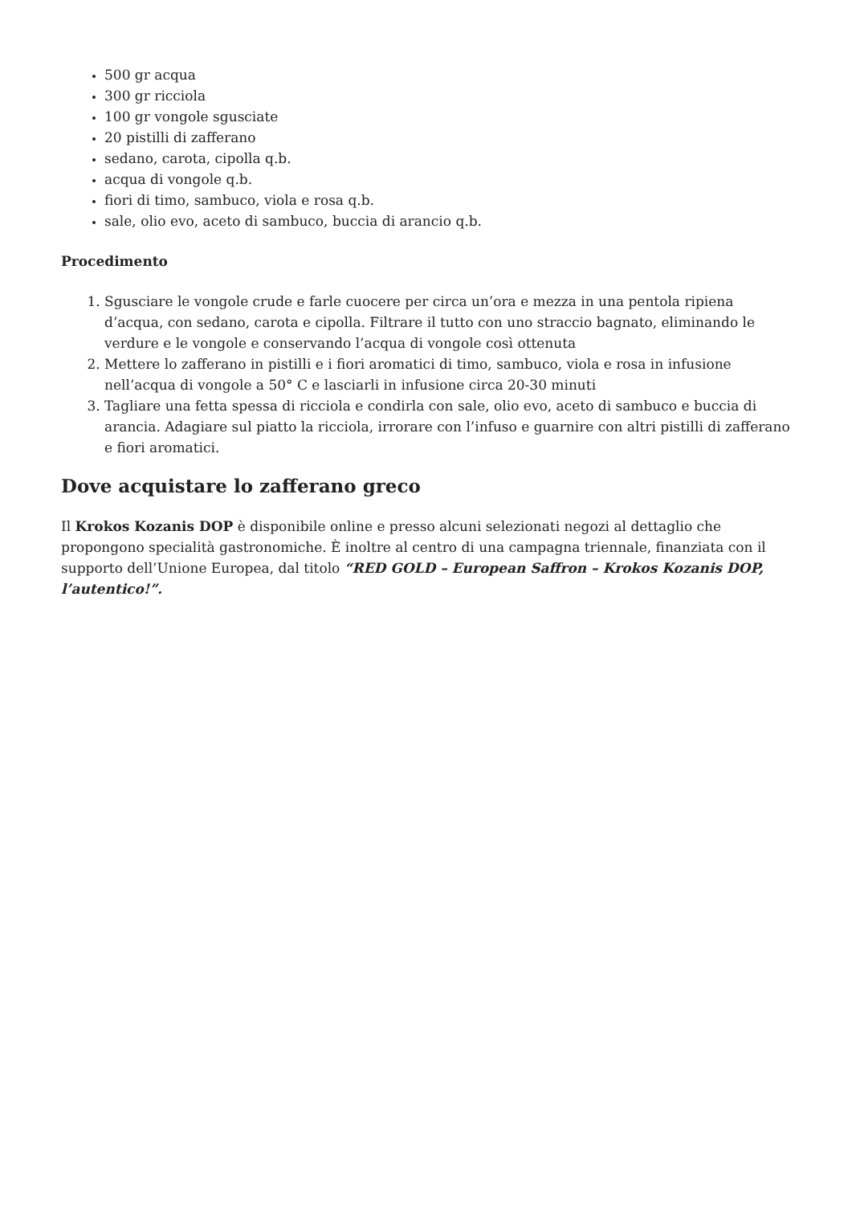500 gr acqua
300 gr ricciola
100 gr vongole sgusciate
20 pistilli di zafferano
sedano, carota, cipolla q.b.
acqua di vongole q.b.
fiori di timo, sambuco, viola e rosa q.b.
sale, olio evo, aceto di sambuco, buccia di arancio q.b.
Procedimento
Sgusciare le vongole crude e farle cuocere per circa un’ora e mezza in una pentola ripiena d’acqua, con sedano, carota e cipolla. Filtrare il tutto con uno straccio bagnato, eliminando le verdure e le vongole e conservando l’acqua di vongole così ottenuta
Mettere lo zafferano in pistilli e i fiori aromatici di timo, sambuco, viola e rosa in infusione nell’acqua di vongole a 50° C e lasciarli in infusione circa 20-30 minuti
Tagliare una fetta spessa di ricciola e condirla con sale, olio evo, aceto di sambuco e buccia di arancia. Adagiare sul piatto la ricciola, irrorare con l’infuso e guarnire con altri pistilli di zafferano e fiori aromatici.
Dove acquistare lo zafferano greco
Il Krokos Kozanis DOP è disponibile online e presso alcuni selezionati negozi al dettaglio che propongono specialità gastronomiche. È inoltre al centro di una campagna triennale, finanziata con il supporto dell’Unione Europea, dal titolo “RED GOLD – European Saffron – Krokos Kozanis DOP, l’autentico!”.